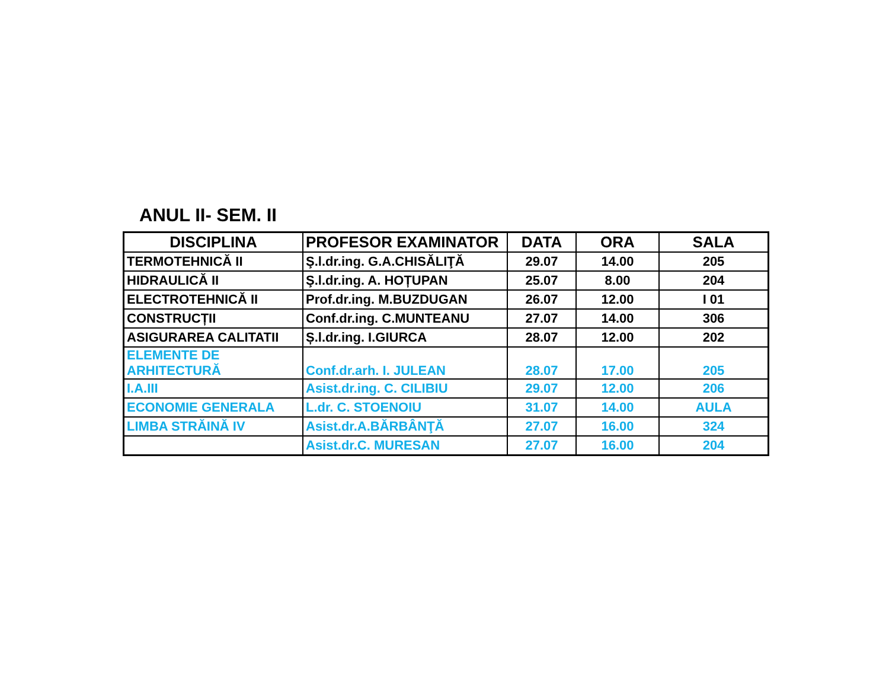ANUL II- SEM. II
| DISCIPLINA | PROFESOR EXAMINATOR | DATA | ORA | SALA |
| --- | --- | --- | --- | --- |
| TERMOTEHNICĂ II | Ş.l.dr.ing. G.A.CHISĂLIŢĂ | 29.07 | 14.00 | 205 |
| HIDRAULICĂ II | Ş.l.dr.ing. A. HOȚUPAN | 25.07 | 8.00 | 204 |
| ELECTROTEHNICĂ II | Prof.dr.ing. M.BUZDUGAN | 26.07 | 12.00 | I 01 |
| CONSTRUCȚII | Conf.dr.ing. C.MUNTEANU | 27.07 | 14.00 | 306 |
| ASIGURAREA CALITATII | Ș.l.dr.ing. I.GIURCA | 28.07 | 12.00 | 202 |
| ELEMENTE DE ARHITECTURĂ | Conf.dr.arh. I. JULEAN | 28.07 | 17.00 | 205 |
| I.A.III | Asist.dr.ing. C. CILIBIU | 29.07 | 12.00 | 206 |
| ECONOMIE GENERALA | L.dr. C. STOENOIU | 31.07 | 14.00 | AULA |
| LIMBA STRĂINĂ IV | Asist.dr.A.BĂRBÂNŢĂ | 27.07 | 16.00 | 324 |
| | Asist.dr.C. MURESAN | 27.07 | 16.00 | 204 |